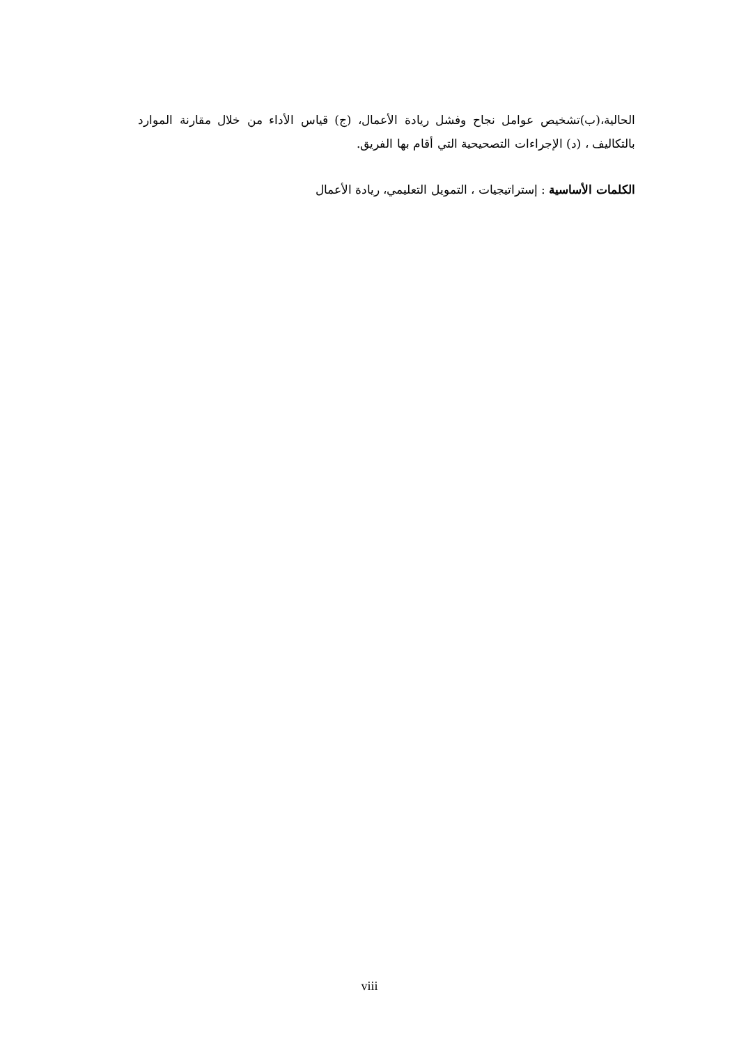الحالية،(ب)تشخيص عوامل نجاح وفشل ريادة الأعمال، (ج) قياس الأداء من خلال مقارنة الموارد بالتكاليف ، (د) الإجراءات التصحيحية التي أقام بها الفريق.
الكلمات الأساسية : إستراتيجيات ، التمويل التعليمي، ريادة الأعمال
viii